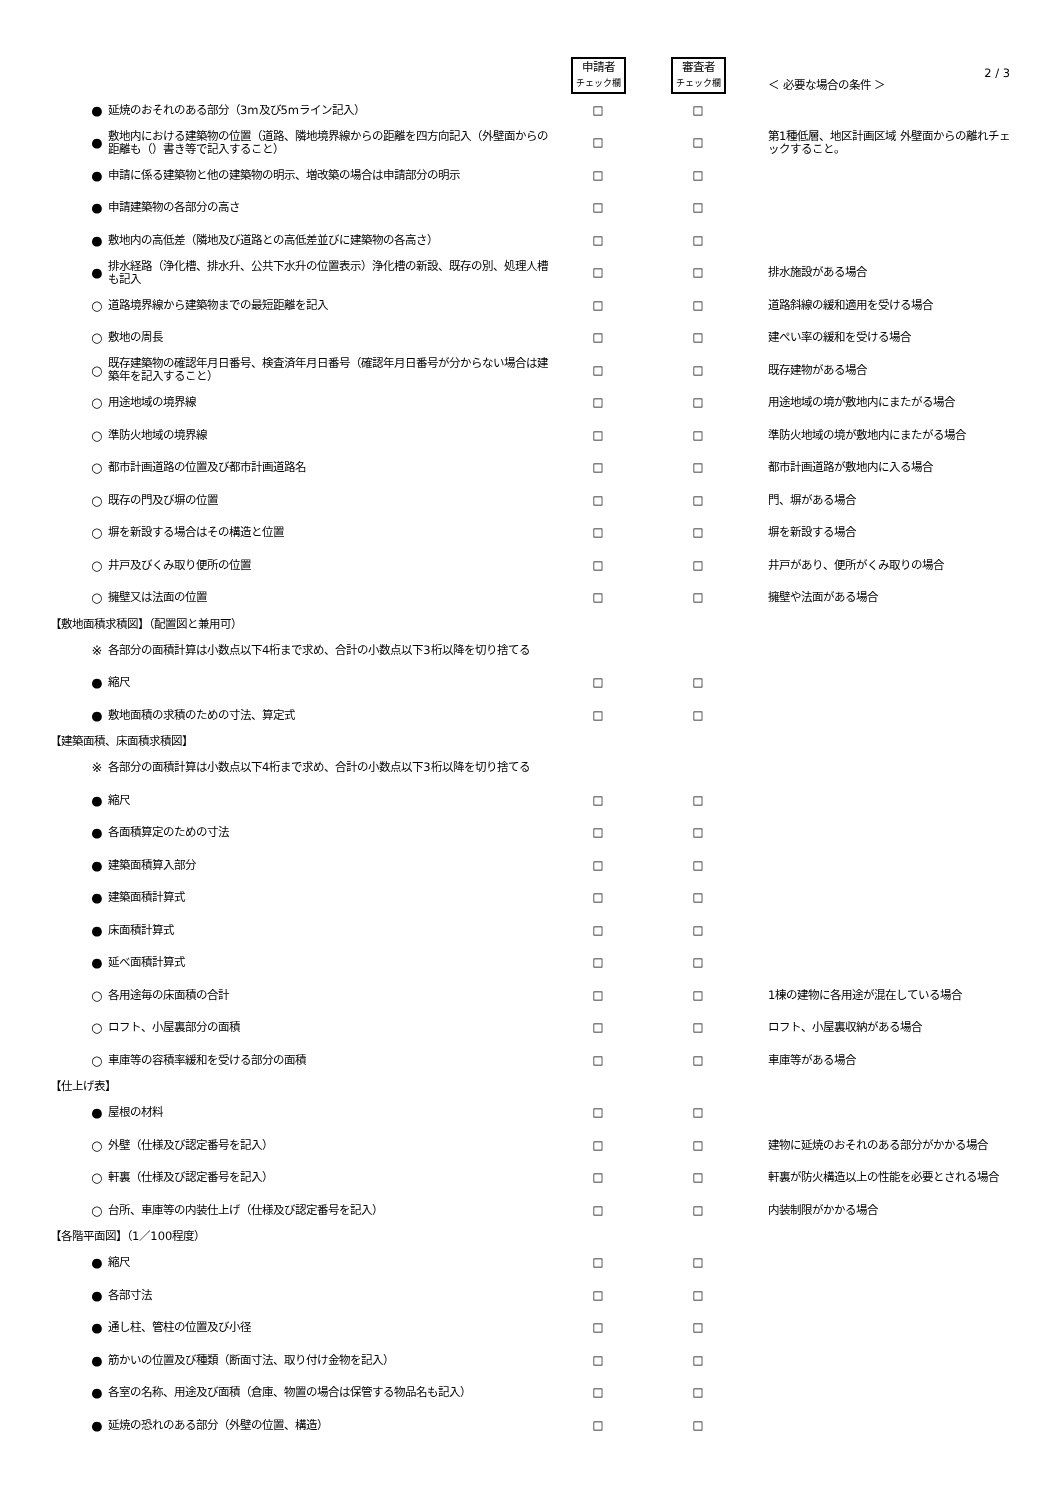2 / 3
| | | | 申請者 チェック欄 | 審査者 チェック欄 | ＜ 必要な場合の条件 ＞ |
| | ● | 延焼のおそれのある部分（3m及び5mライン記入） | □ | □ | |
| | ● | 敷地内における建築物の位置（道路、隣地境界線からの距離を四方向記入（外壁面からの距離も（）書き等で記入すること） | □ | □ | 第1種低層、地区計画区域 外壁面からの離れチェックすること。 |
| | ● | 申請に係る建築物と他の建築物の明示、増改築の場合は申請部分の明示 | □ | □ | |
| | ● | 申請建築物の各部分の高さ | □ | □ | |
| | ● | 敷地内の高低差（隣地及び道路との高低差並びに建築物の各高さ） | □ | □ | |
| | ● | 排水経路（浄化槽、排水升、公共下水升の位置表示）浄化槽の新設、既存の別、処理人槽も記入 | □ | □ | 排水施設がある場合 |
| | ○ | 道路境界線から建築物までの最短距離を記入 | □ | □ | 道路斜線の緩和適用を受ける場合 |
| | ○ | 敷地の周長 | □ | □ | 建ぺい率の緩和を受ける場合 |
| | ○ | 既存建築物の確認年月日番号、検査済年月日番号（確認年月日番号が分からない場合は建築年を記入すること） | □ | □ | 既存建物がある場合 |
| | ○ | 用途地域の境界線 | □ | □ | 用途地域の境が敷地内にまたがる場合 |
| | ○ | 準防火地域の境界線 | □ | □ | 準防火地域の境が敷地内にまたがる場合 |
| | ○ | 都市計画道路の位置及び都市計画道路名 | □ | □ | 都市計画道路が敷地内に入る場合 |
| | ○ | 既存の門及び塀の位置 | □ | □ | 門、塀がある場合 |
| | ○ | 塀を新設する場合はその構造と位置 | □ | □ | 塀を新設する場合 |
| | ○ | 井戸及びくみ取り便所の位置 | □ | □ | 井戸があり、便所がくみ取りの場合 |
| | ○ | 擁壁又は法面の位置 | □ | □ | 擁壁や法面がある場合 |
| 【敷地面積求積図】（配置図と兼用可） | | | | | |
| | ※ | 各部分の面積計算は小数点以下4桁まで求め、合計の小数点以下3桁以降を切り捨てる | | | |
| | ● | 縮尺 | □ | □ | |
| | ● | 敷地面積の求積のための寸法、算定式 | □ | □ | |
| 【建築面積、床面積求積図】 | | | | | |
| | ※ | 各部分の面積計算は小数点以下4桁まで求め、合計の小数点以下3桁以降を切り捨てる | | | |
| | ● | 縮尺 | □ | □ | |
| | ● | 各面積算定のための寸法 | □ | □ | |
| | ● | 建築面積算入部分 | □ | □ | |
| | ● | 建築面積計算式 | □ | □ | |
| | ● | 床面積計算式 | □ | □ | |
| | ● | 延べ面積計算式 | □ | □ | |
| | ○ | 各用途毎の床面積の合計 | □ | □ | 1棟の建物に各用途が混在している場合 |
| | ○ | ロフト、小屋裏部分の面積 | □ | □ | ロフト、小屋裏収納がある場合 |
| | ○ | 車庫等の容積率緩和を受ける部分の面積 | □ | □ | 車庫等がある場合 |
| 【仕上げ表】 | | | | | |
| | ● | 屋根の材料 | □ | □ | |
| | ○ | 外壁（仕様及び認定番号を記入） | □ | □ | 建物に延焼のおそれのある部分がかかる場合 |
| | ○ | 軒裏（仕様及び認定番号を記入） | □ | □ | 軒裏が防火構造以上の性能を必要とされる場合 |
| | ○ | 台所、車庫等の内装仕上げ（仕様及び認定番号を記入） | □ | □ | 内装制限がかかる場合 |
| 【各階平面図】（1／100程度） | | | | | |
| | ● | 縮尺 | □ | □ | |
| | ● | 各部寸法 | □ | □ | |
| | ● | 通し柱、管柱の位置及び小径 | □ | □ | |
| | ● | 筋かいの位置及び種類（断面寸法、取り付け金物を記入） | □ | □ | |
| | ● | 各室の名称、用途及び面積（倉庫、物置の場合は保管する物品名も記入） | □ | □ | |
| | ● | 延焼の恐れのある部分（外壁の位置、構造） | □ | □ | |